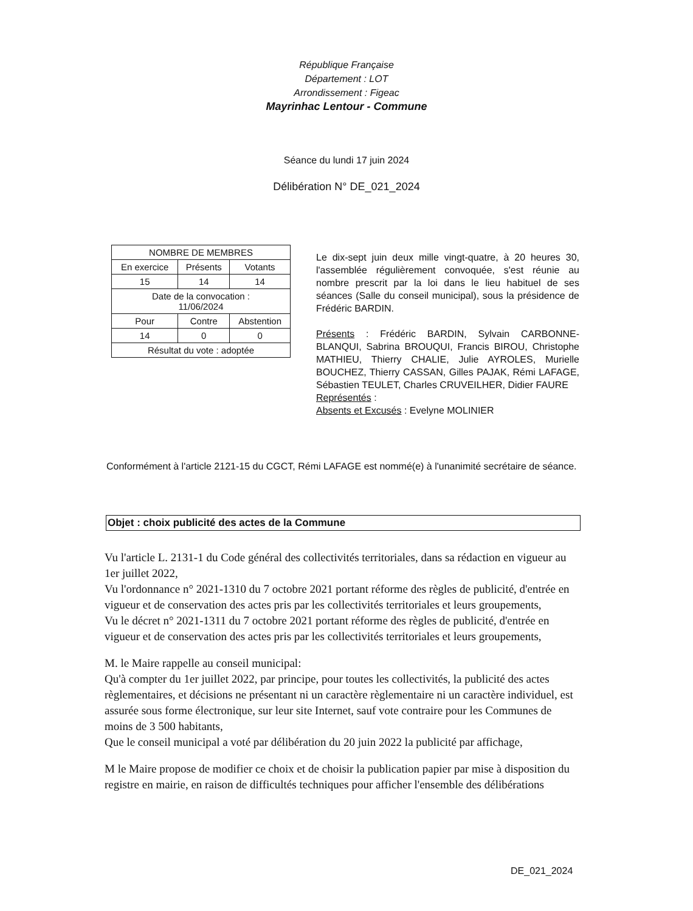République Française
Département : LOT
Arrondissement : Figeac
Mayrinhac Lentour - Commune
Séance du lundi 17 juin 2024
Délibération N° DE_021_2024
| NOMBRE DE MEMBRES | | |
| En exercice | Présents | Votants |
| 15 | 14 | 14 |
| Date de la convocation : 11/06/2024 | | |
| Pour | Contre | Abstention |
| 14 | 0 | 0 |
| Résultat du vote : adoptée | | |
Le dix-sept juin deux mille vingt-quatre, à 20 heures 30, l'assemblée régulièrement convoquée, s'est réunie au nombre prescrit par la loi dans le lieu habituel de ses séances (Salle du conseil municipal), sous la présidence de Frédéric BARDIN.
Présents : Frédéric BARDIN, Sylvain CARBONNE-BLANQUI, Sabrina BROUQUI, Francis BIROU, Christophe MATHIEU, Thierry CHALIE, Julie AYROLES, Murielle BOUCHEZ, Thierry CASSAN, Gilles PAJAK, Rémi LAFAGE, Sébastien TEULET, Charles CRUVEILHER, Didier FAURE
Représentés :
Absents et Excusés : Evelyne MOLINIER
Conformément à l'article 2121-15 du CGCT, Rémi LAFAGE est nommé(e) à l'unanimité secrétaire de séance.
Objet : choix publicité des actes de la Commune
Vu l'article L. 2131-1 du Code général des collectivités territoriales, dans sa rédaction en vigueur au 1er juillet 2022,
Vu l'ordonnance n° 2021-1310 du 7 octobre 2021 portant réforme des règles de publicité, d'entrée en vigueur et de conservation des actes pris par les collectivités territoriales et leurs groupements,
Vu le décret n° 2021-1311 du 7 octobre 2021 portant réforme des règles de publicité, d'entrée en vigueur et de conservation des actes pris par les collectivités territoriales et leurs groupements,
M. le Maire rappelle au conseil municipal:
Qu'à compter du 1er juillet 2022, par principe, pour toutes les collectivités, la publicité des actes règlementaires, et décisions ne présentant ni un caractère règlementaire ni un caractère individuel, est assurée sous forme électronique, sur leur site Internet, sauf vote contraire pour les Communes de moins de 3 500 habitants,
Que le conseil municipal a voté par délibération du 20 juin 2022 la publicité par affichage,
M le Maire propose de modifier ce choix et de choisir la publication papier par mise à disposition du registre en mairie, en raison de difficultés techniques pour afficher l'ensemble des délibérations
DE_021_2024